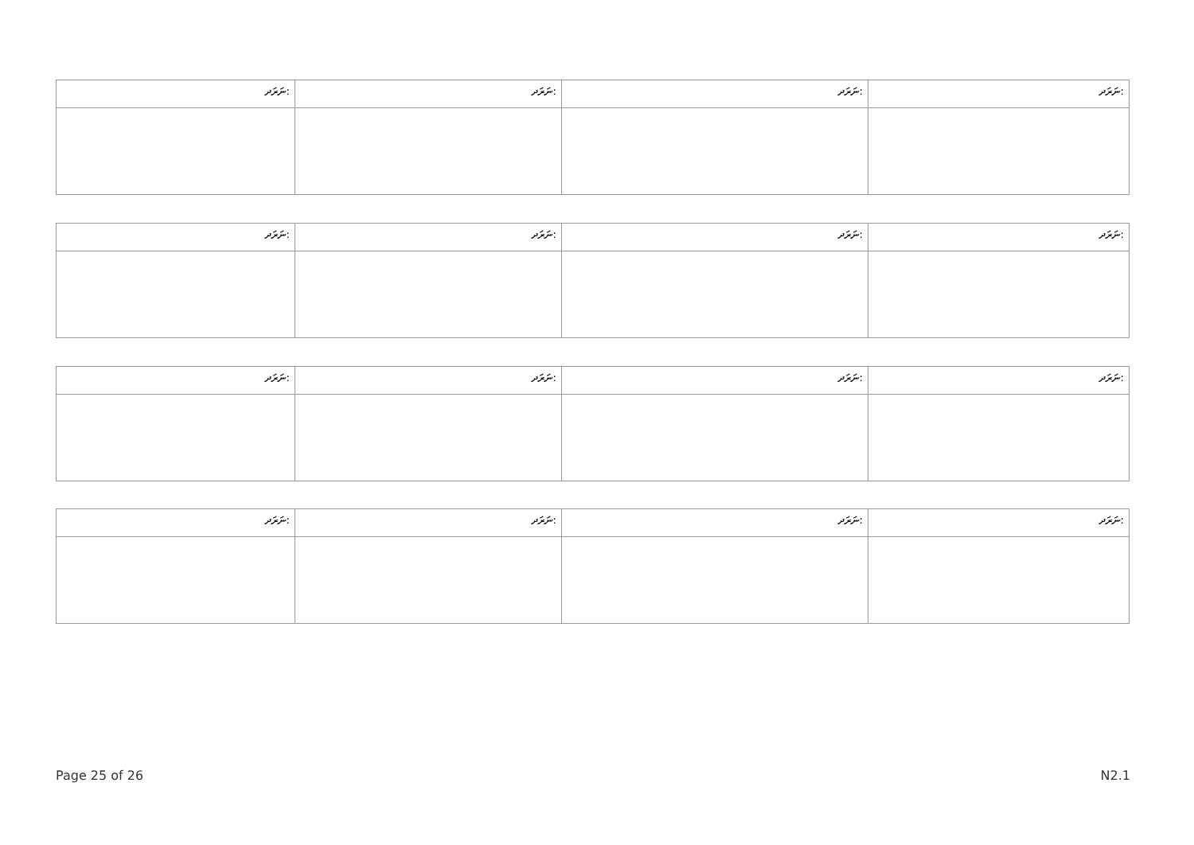| ނަރަދ: | ނަރަދ: | ނަރަދ: | ނަރަދ: |
| --- | --- | --- | --- |
| ނަރަދ: | ނަރަދ: | ނަރަދ: | ނަރަދ: |
| --- | --- | --- | --- |
| ނަރަދ: | ނަރަދ: | ނަރަދ: | ނަރަދ: |
| --- | --- | --- | --- |
| ނަރަދ: | ނަރަދ: | ނަރަދ: | ނަރަދ: |
| --- | --- | --- | --- |
Page 25 of 26 N2.1